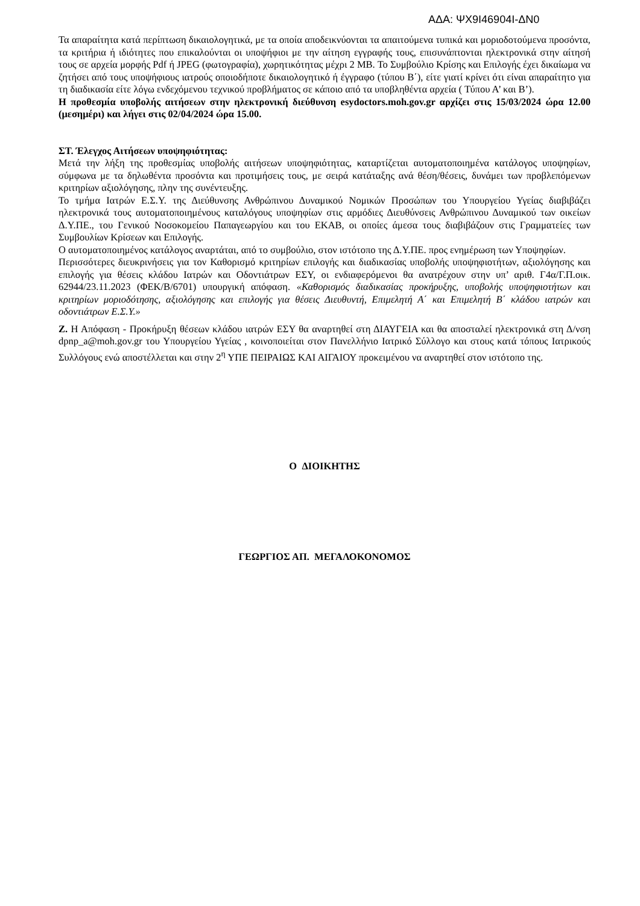ΑΔΑ: ΨΧ9Ι46904Ι-ΔΝ0
Τα απαραίτητα κατά περίπτωση δικαιολογητικά, με τα οποία αποδεικνύονται τα απαιτούμενα τυπικά και μοριοδοτούμενα προσόντα, τα κριτήρια ή ιδιότητες που επικαλούνται οι υποψήφιοι με την αίτηση εγγραφής τους, επισυνάπτονται ηλεκτρονικά στην αίτησή τους σε αρχεία μορφής Pdf ή JPEG (φωτογραφία), χωρητικότητας μέχρι 2 ΜΒ. Το Συμβούλιο Κρίσης και Επιλογής έχει δικαίωμα να ζητήσει από τους υποψήφιους ιατρούς οποιοδήποτε δικαιολογητικό ή έγγραφο (τύπου Β΄), είτε γιατί κρίνει ότι είναι απαραίτητο για τη διαδικασία είτε λόγω ενδεχόμενου τεχνικού προβλήματος σε κάποιο από τα υποβληθέντα αρχεία ( Τύπου Α’ και Β’).
Η προθεσμία υποβολής αιτήσεων στην ηλεκτρονική διεύθυνση esydoctors.moh.gov.gr αρχίζει στις 15/03/2024 ώρα 12.00 (μεσημέρι) και λήγει στις 02/04/2024 ώρα 15.00.
ΣΤ. Έλεγχος Αιτήσεων υποψηφιότητας:
Μετά την λήξη της προθεσμίας υποβολής αιτήσεων υποψηφιότητας, καταρτίζεται αυτοματοποιημένα κατάλογος υποψηφίων, σύμφωνα με τα δηλωθέντα προσόντα και προτιμήσεις τους, με σειρά κατάταξης ανά θέση/θέσεις, δυνάμει των προβλεπόμενων κριτηρίων αξιολόγησης, πλην της συνέντευξης.
Το τμήμα Ιατρών Ε.Σ.Υ. της Διεύθυνσης Ανθρώπινου Δυναμικού Νομικών Προσώπων του Υπουργείου Υγείας διαβιβάζει ηλεκτρονικά τους αυτοματοποιημένους καταλόγους υποψηφίων στις αρμόδιες Διευθύνσεις Ανθρώπινου Δυναμικού των οικείων Δ.Υ.ΠΕ., του Γενικού Νοσοκομείου Παπαγεωργίου και του ΕΚΑΒ, οι οποίες άμεσα τους διαβιβάζουν στις Γραμματείες των Συμβουλίων Κρίσεων και Επιλογής.
Ο αυτοματοποιημένος κατάλογος αναρτάται, από το συμβούλιο, στον ιστότοπο της Δ.Υ.ΠΕ. προς ενημέρωση των Υποψηφίων.
Περισσότερες διευκρινήσεις για τον Καθορισμό κριτηρίων επιλογής και διαδικασίας υποβολής υποψηφιοτήτων, αξιολόγησης και επιλογής για θέσεις κλάδου Ιατρών και Οδοντιάτρων ΕΣΥ, οι ενδιαφερόμενοι θα ανατρέχουν στην υπ’ αριθ. Γ4α/Γ.Π.οικ. 62944/23.11.2023 (ΦΕΚ/Β/6701) υπουργική απόφαση. «Καθορισμός διαδικασίας προκήρυξης, υποβολής υποψηφιοτήτων και κριτηρίων μοριοδότησης, αξιολόγησης και επιλογής για θέσεις Διευθυντή, Επιμελητή Α΄ και Επιμελητή Β΄ κλάδου ιατρών και οδοντιάτρων Ε.Σ.Υ.»
Ζ. Η Απόφαση - Προκήρυξη θέσεων κλάδου ιατρών ΕΣΥ θα αναρτηθεί στη ΔΙΑΥΓΕΙΑ και θα αποσταλεί ηλεκτρονικά στη Δ/νση dpnp_a@moh.gov.gr του Υπουργείου Υγείας , κοινοποιείται στον Πανελλήνιο Ιατρικό Σύλλογο και στους κατά τόπους Ιατρικούς Συλλόγους ενώ αποστέλλεται και στην 2<sup>η</sup> ΥΠΕ ΠΕΙΡΑΙΩΣ ΚΑΙ ΑΙΓΑΙΟΥ προκειμένου να αναρτηθεί στον ιστότοπο της.
Ο ΔΙΟΙΚΗΤΗΣ
ΓΕΩΡΓΙΟΣ ΑΠ. ΜΕΓΑΛΟΚΟΝΟΜΟΣ